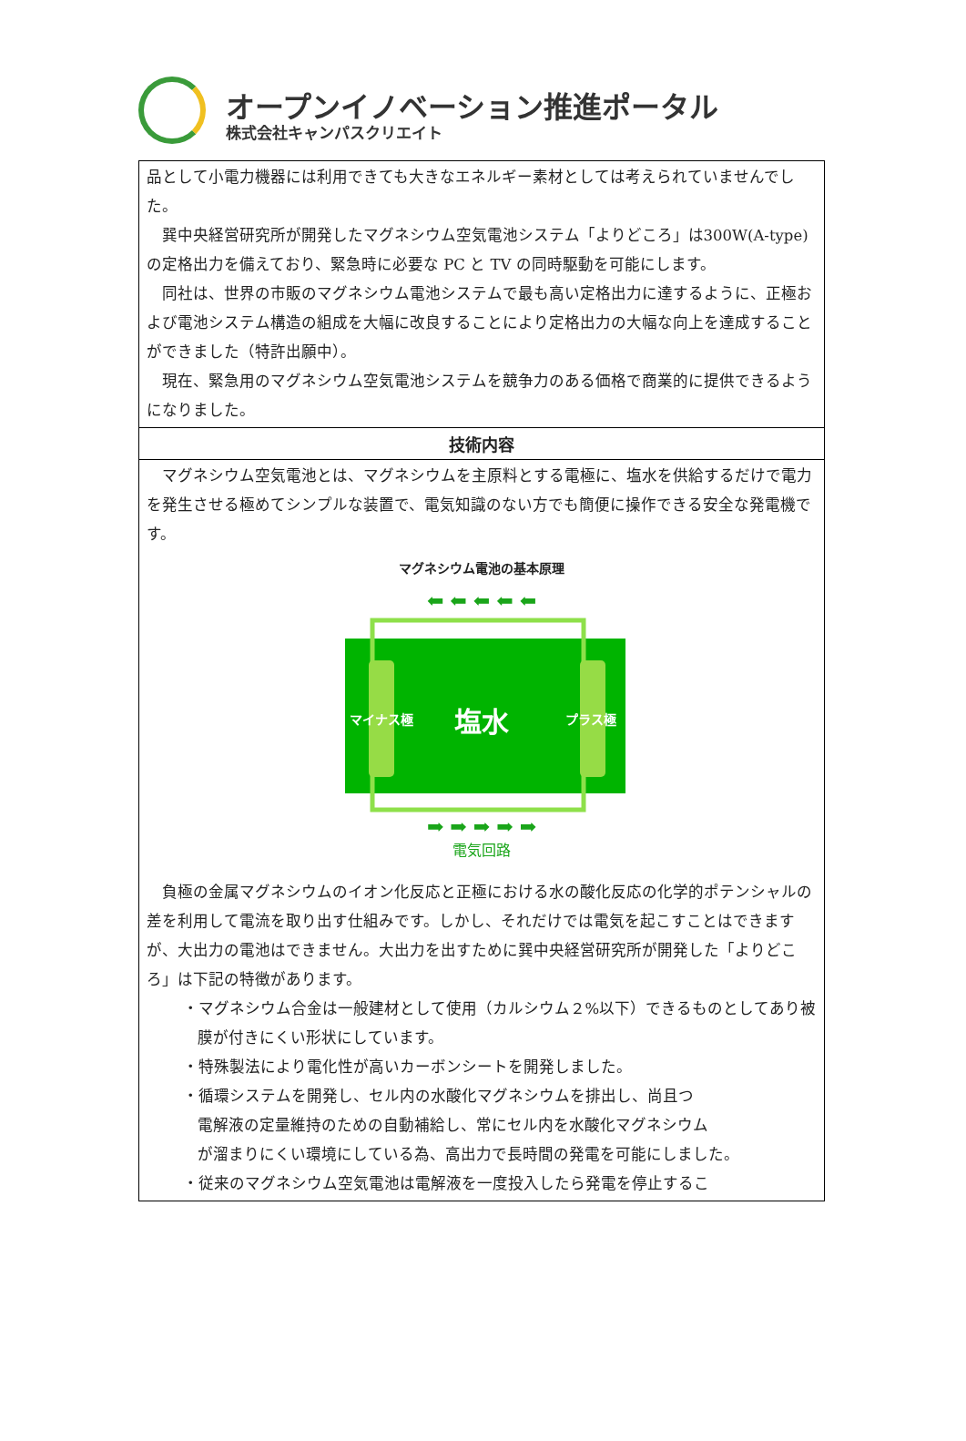オープンイノベーション推進ポータル
株式会社キャンパスクリエイト
品として小電力機器には利用できても大きなエネルギー素材としては考えられていませんでした。
巽中央経営研究所が開発したマグネシウム空気電池システム「よりどころ」は300W(A-type)の定格出力を備えており、緊急時に必要な PC と TV の同時駆動を可能にします。
同社は、世界の市販のマグネシウム電池システムで最も高い定格出力に達するように、正極および電池システム構造の組成を大幅に改良することにより定格出力の大幅な向上を達成することができました（特許出願中）。
現在、緊急用のマグネシウム空気電池システムを競争力のある価格で商業的に提供できるようになりました。
技術内容
マグネシウム空気電池とは、マグネシウムを主原料とする電極に、塩水を供給するだけで電力を発生させる極めてシンプルな装置で、電気知識のない方でも簡便に操作できる安全な発電機です。
マグネシウム電池の基本原理
⬅ ⬅ ⬅ ⬅ ⬅
➡ ➡ ➡ ➡ ➡
マイナス極
塩水
プラス極
電気回路
負極の金属マグネシウムのイオン化反応と正極における水の酸化反応の化学的ポテンシャルの差を利用して電流を取り出す仕組みです。しかし、それだけでは電気を起こすことはできますが、大出力の電池はできません。大出力を出すために巽中央経営研究所が開発した「よりどころ」は下記の特徴があります。
・マグネシウム合金は一般建材として使用（カルシウム２%以下）できるものとしてあり被膜が付きにくい形状にしています。
・特殊製法により電化性が高いカーボンシートを開発しました。
・循環システムを開発し、セル内の水酸化マグネシウムを排出し、尚且つ
電解液の定量維持のための自動補給し、常にセル内を水酸化マグネシウム
が溜まりにくい環境にしている為、高出力で長時間の発電を可能にしました。
・従来のマグネシウム空気電池は電解液を一度投入したら発電を停止するこ